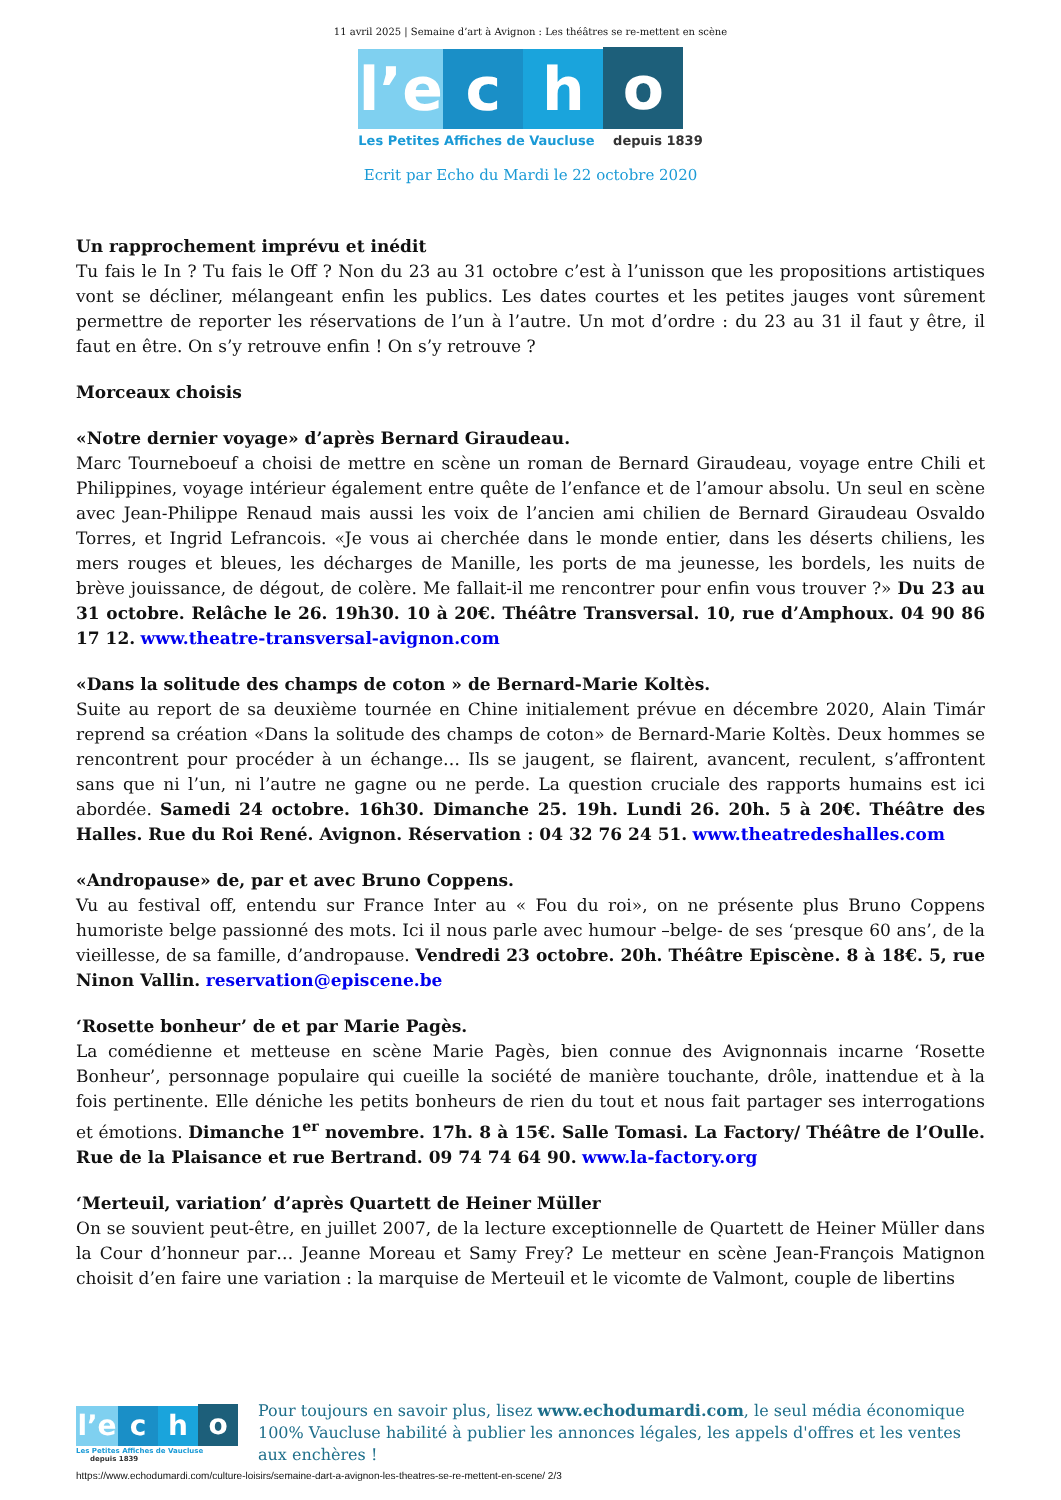11 avril 2025 | Semaine d’art à Avignon : Les théâtres se re-mettent en scène
l’e
c
h
o
Les Petites Affiches de Vaucluse depuis 1839
Ecrit par Echo du Mardi le 22 octobre 2020
Un rapprochement imprévu et inédit
Tu fais le In ? Tu fais le Off ? Non du 23 au 31 octobre c’est à l’unisson que les propositions artistiques vont se décliner, mélangeant enfin les publics. Les dates courtes et les petites jauges vont sûrement permettre de reporter les réservations de l’un à l’autre. Un mot d’ordre : du 23 au 31 il faut y être, il faut en être. On s’y retrouve enfin ! On s’y retrouve ?
Morceaux choisis
«Notre dernier voyage» d’après Bernard Giraudeau.
Marc Tourneboeuf a choisi de mettre en scène un roman de Bernard Giraudeau, voyage entre Chili et Philippines, voyage intérieur également entre quête de l’enfance et de l’amour absolu. Un seul en scène avec Jean-Philippe Renaud mais aussi les voix de l’ancien ami chilien de Bernard Giraudeau Osvaldo Torres, et Ingrid Lefrancois. «Je vous ai cherchée dans le monde entier, dans les déserts chiliens, les mers rouges et bleues, les décharges de Manille, les ports de ma jeunesse, les bordels, les nuits de brève jouissance, de dégout, de colère. Me fallait-il me rencontrer pour enfin vous trouver ?» Du 23 au 31 octobre. Relâche le 26. 19h30. 10 à 20€. Théâtre Transversal. 10, rue d’Amphoux. 04 90 86 17 12. www.theatre-transversal-avignon.com
«Dans la solitude des champs de coton » de Bernard-Marie Koltès.
Suite au report de sa deuxième tournée en Chine initialement prévue en décembre 2020, Alain Timár reprend sa création «Dans la solitude des champs de coton» de Bernard-Marie Koltès. Deux hommes se rencontrent pour procéder à un échange… Ils se jaugent, se flairent, avancent, reculent, s’affrontent sans que ni l’un, ni l’autre ne gagne ou ne perde. La question cruciale des rapports humains est ici abordée. Samedi 24 octobre. 16h30. Dimanche 25. 19h. Lundi 26. 20h. 5 à 20€. Théâtre des Halles. Rue du Roi René. Avignon. Réservation : 04 32 76 24 51. www.theatredeshalles.com
«Andropause» de, par et avec Bruno Coppens.
Vu au festival off, entendu sur France Inter au « Fou du roi», on ne présente plus Bruno Coppens humoriste belge passionné des mots. Ici il nous parle avec humour –belge- de ses ‘presque 60 ans’, de la vieillesse, de sa famille, d’andropause. Vendredi 23 octobre. 20h. Théâtre Episcène. 8 à 18€. 5, rue Ninon Vallin. reservation@episcene.be
‘Rosette bonheur’ de et par Marie Pagès.
La comédienne et metteuse en scène Marie Pagès, bien connue des Avignonnais incarne ‘Rosette Bonheur’, personnage populaire qui cueille la société de manière touchante, drôle, inattendue et à la fois pertinente. Elle déniche les petits bonheurs de rien du tout et nous fait partager ses interrogations et émotions. Dimanche 1<sup>er</sup> novembre. 17h. 8 à 15€. Salle Tomasi. La Factory/ Théâtre de l’Oulle. Rue de la Plaisance et rue Bertrand. 09 74 74 64 90. www.la-factory.org
‘Merteuil, variation’ d’après Quartett de Heiner Müller
On se souvient peut-être, en juillet 2007, de la lecture exceptionnelle de Quartett de Heiner Müller dans la Cour d’honneur par… Jeanne Moreau et Samy Frey? Le metteur en scène Jean-François Matignon choisit d’en faire une variation : la marquise de Merteuil et le vicomte de Valmont, couple de libertins
l’e
c
h
o
Les Petites Affiches de Vaucluse depuis 1839
Pour toujours en savoir plus, lisez www.echodumardi.com, le seul média économique 100% Vaucluse habilité à publier les annonces légales, les appels d'offres et les ventes aux enchères !
https://www.echodumardi.com/culture-loisirs/semaine-dart-a-avignon-les-theatres-se-re-mettent-en-scene/ 2/3